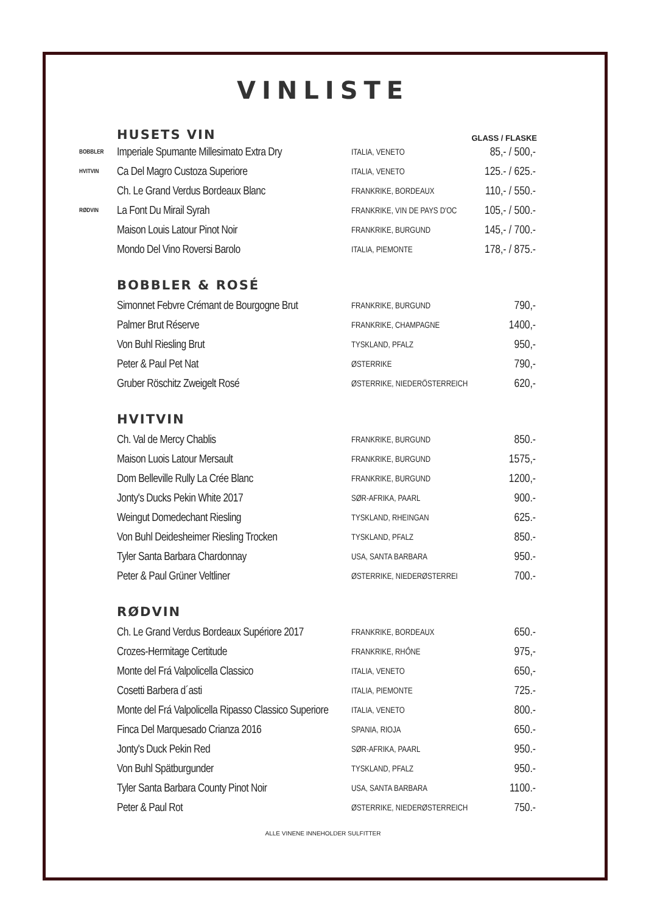VINLISTE
HUSETS VIN
GLASS / FLASKE
| BOBBLER | Imperiale Spumante Millesimato Extra Dry | ITALIA, VENETO | 85,- / 500,- |
| HVITVIN | Ca Del Magro Custoza Superiore | ITALIA, VENETO | 125.- / 625.- |
| | Ch. Le Grand Verdus Bordeaux Blanc | FRANKRIKE, BORDEAUX | 110,- / 550.- |
| RØDVIN | La Font Du Mirail Syrah | FRANKRIKE, VIN DE PAYS D'OC | 105,- / 500.- |
| | Maison Louis Latour Pinot Noir | FRANKRIKE, BURGUND | 145,- / 700.- |
| | Mondo Del Vino Roversi Barolo | ITALIA, PIEMONTE | 178,- / 875.- |
BOBBLER & ROSÉ
| | Simonnet Febvre Crémant de Bourgogne Brut | FRANKRIKE, BURGUND | 790,- |
| | Palmer Brut Réserve | FRANKRIKE, CHAMPAGNE | 1400,- |
| | Von Buhl Riesling Brut | TYSKLAND, PFALZ | 950,- |
| | Peter & Paul Pet Nat | ØSTERRIKE | 790,- |
| | Gruber Röschitz Zweigelt Rosé | ØSTERRIKE, NIEDERÖSTERREICH | 620,- |
HVITVIN
| | Ch. Val de Mercy Chablis | FRANKRIKE, BURGUND | 850.- |
| | Maison Luois Latour Mersault | FRANKRIKE, BURGUND | 1575,- |
| | Dom Belleville Rully La Crée Blanc | FRANKRIKE, BURGUND | 1200,- |
| | Jonty's Ducks Pekin White 2017 | SØR-AFRIKA, PAARL | 900.- |
| | Weingut Domedechant Riesling | TYSKLAND, RHEINGAN | 625.- |
| | Von Buhl Deidesheimer Riesling Trocken | TYSKLAND, PFALZ | 850.- |
| | Tyler Santa Barbara Chardonnay | USA, SANTA BARBARA | 950.- |
| | Peter & Paul Grüner Veltliner | ØSTERRIKE, NIEDERØSTERREI | 700.- |
RØDVIN
| | Ch. Le Grand Verdus Bordeaux Supériore 2017 | FRANKRIKE, BORDEAUX | 650.- |
| | Crozes-Hermitage Certitude | FRANKRIKE, RHÔNE | 975,- |
| | Monte del Frá Valpolicella Classico | ITALIA, VENETO | 650,- |
| | Cosetti Barbera d´asti | ITALIA, PIEMONTE | 725.- |
| | Monte del Frá Valpolicella Ripasso Classico Superiore | ITALIA, VENETO | 800.- |
| | Finca Del Marquesado Crianza 2016 | SPANIA, RIOJA | 650.- |
| | Jonty's Duck Pekin Red | SØR-AFRIKA, PAARL | 950.- |
| | Von Buhl Spätburgunder | TYSKLAND, PFALZ | 950.- |
| | Tyler Santa Barbara County Pinot Noir | USA, SANTA BARBARA | 1100.- |
| | Peter & Paul Rot | ØSTERRIKE, NIEDERØSTERREICH | 750.- |
ALLE VINENE INNEHOLDER SULFITTER